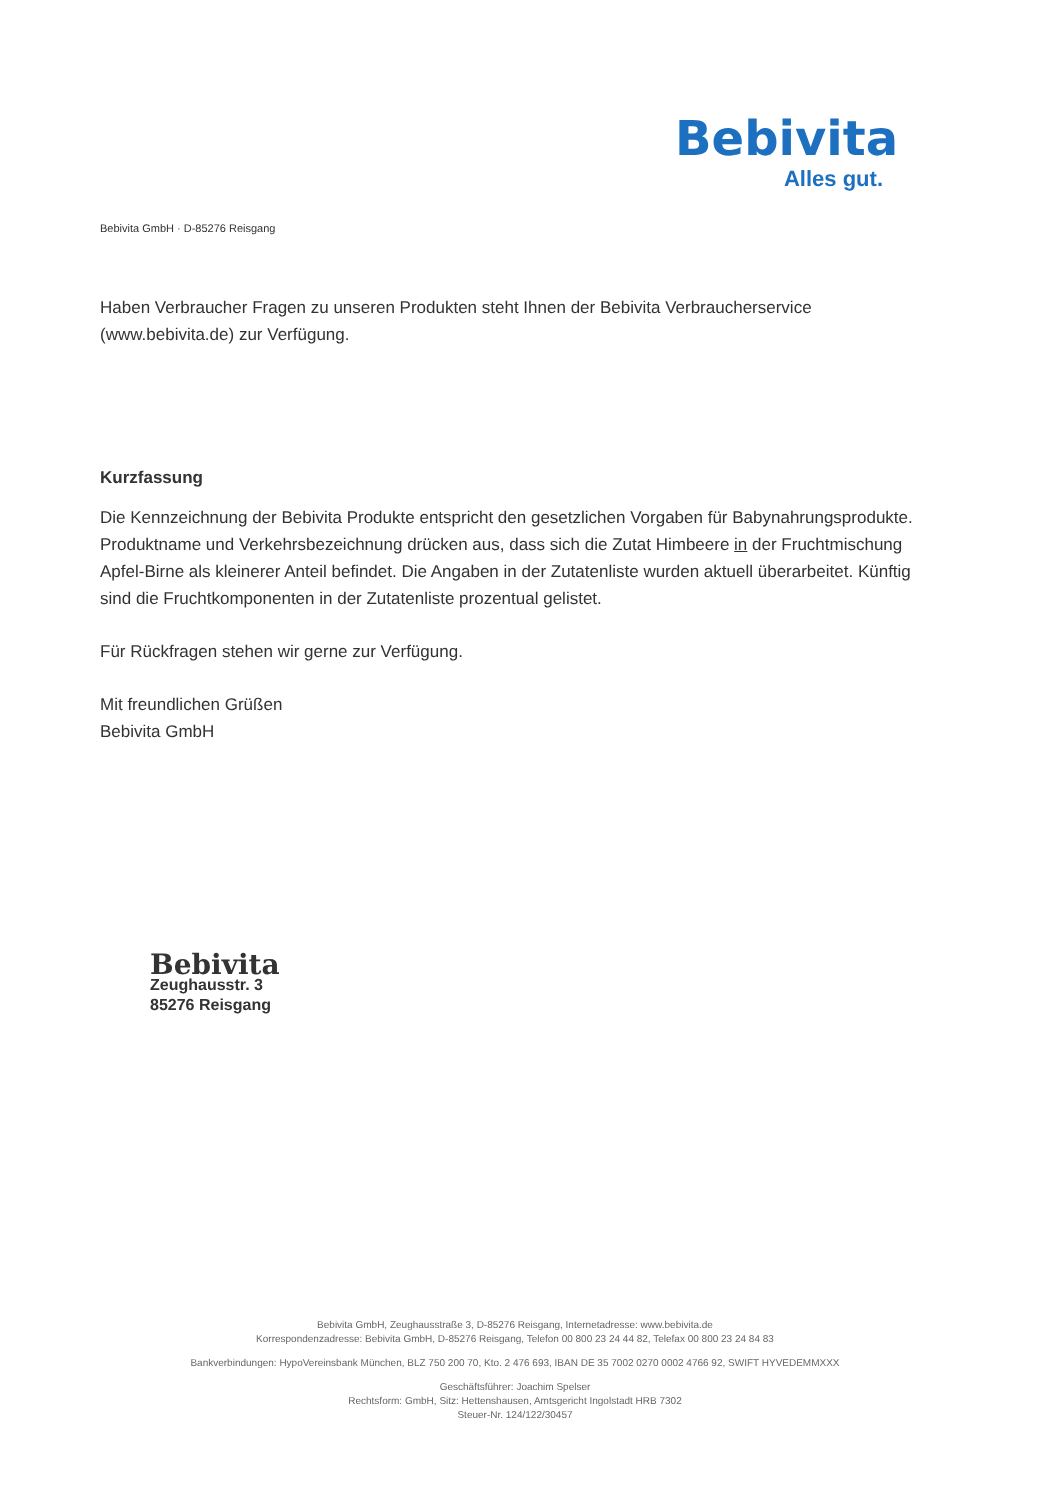Bebivita
Alles gut.
Bebivita GmbH · D-85276 Reisgang
Haben Verbraucher Fragen zu unseren Produkten steht Ihnen der Bebivita Verbraucherservice (www.bebivita.de) zur Verfügung.
Kurzfassung
Die Kennzeichnung der Bebivita Produkte entspricht den gesetzlichen Vorgaben für Babynahrungsprodukte. Produktname und Verkehrsbezeichnung drücken aus, dass sich die Zutat Himbeere in der Fruchtmischung Apfel-Birne als kleinerer Anteil befindet. Die Angaben in der Zutatenliste wurden aktuell überarbeitet. Künftig sind die Fruchtkomponenten in der Zutatenliste prozentual gelistet.
Für Rückfragen stehen wir gerne zur Verfügung.
Mit freundlichen Grüßen
Bebivita GmbH
Bebivita
Zeughausstr. 3
85276 Reisgang
Bebivita GmbH, Zeughausstraße 3, D-85276 Reisgang, Internetadresse: www.bebivita.de
Korrespondenzadresse: Bebivita GmbH, D-85276 Reisgang, Telefon 00 800 23 24 44 82, Telefax 00 800 23 24 84 83
Bankverbindungen: HypoVereinsbank München, BLZ 750 200 70, Kto. 2 476 693, IBAN DE 35 7002 0270 0002 4766 92, SWIFT HYVEDEMMXXX
Geschäftsführer: Joachim Spelser
Rechtsform: GmbH, Sitz: Hettenshausen, Amtsgericht Ingolstadt HRB 7302
Steuer-Nr. 124/122/30457